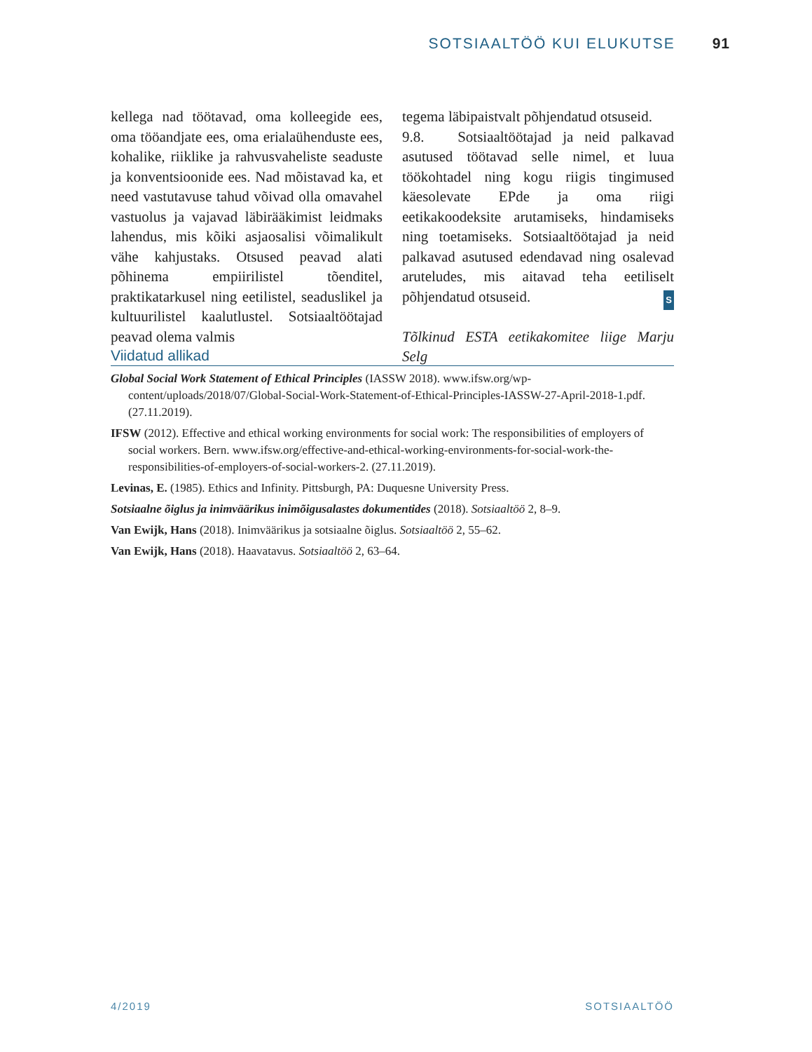SOTSIAALTÖÖ KUI ELUKUTSE 91
kellega nad töötavad, oma kolleegide ees, oma tööandjate ees, oma erialaühenduste ees, kohalike, riiklike ja rahvusvaheliste seaduste ja konventsioonide ees. Nad mõistavad ka, et need vastutavuse tahud võivad olla omavahel vastuolus ja vajavad läbirääkimist leidmaks lahendus, mis kõiki asjaosalisi võimalikult vähe kahjustaks. Otsused peavad alati põhinema empiirilistel tõenditel, praktikatarkusel ning eetilistel, seaduslikel ja kultuurilistel kaalutlustel. Sotsiaaltöötajad peavad olema valmis
tegema läbipaistvalt põhjendatud otsuseid.
9.8. Sotsiaaltöötajad ja neid palkavad asutused töötavad selle nimel, et luua töökohtadel ning kogu riigis tingimused käesolevate EPde ja oma riigi eetikakoodeksite arutamiseks, hindamiseks ning toetamiseks. Sotsiaaltöötajad ja neid palkavad asutused edendavad ning osalevad aruteludes, mis aitavad teha eetiliselt põhjendatud otsuseid. S
Tõlkinud ESTA eetikakomitee liige Marju Selg
Viidatud allikad
Global Social Work Statement of Ethical Principles (IASSW 2018). www.ifsw.org/wp-content/uploads/2018/07/Global-Social-Work-Statement-of-Ethical-Principles-IASSW-27-April-2018-1.pdf. (27.11.2019).
IFSW (2012). Effective and ethical working environments for social work: The responsibilities of employers of social workers. Bern. www.ifsw.org/effective-and-ethical-working-environments-for-social-work-the-responsibilities-of-employers-of-social-workers-2. (27.11.2019).
Levinas, E. (1985). Ethics and Infinity. Pittsburgh, PA: Duquesne University Press.
Sotsiaalne õiglus ja inimväärikus inimõigusalastes dokumentides (2018). Sotsiaaltöö 2, 8–9.
Van Ewijk, Hans (2018). Inimväärikus ja sotsiaalne õiglus. Sotsiaaltöö 2, 55–62.
Van Ewijk, Hans (2018). Haavatavus. Sotsiaaltöö 2, 63–64.
4/2019 SOTSIAALTÖÖ